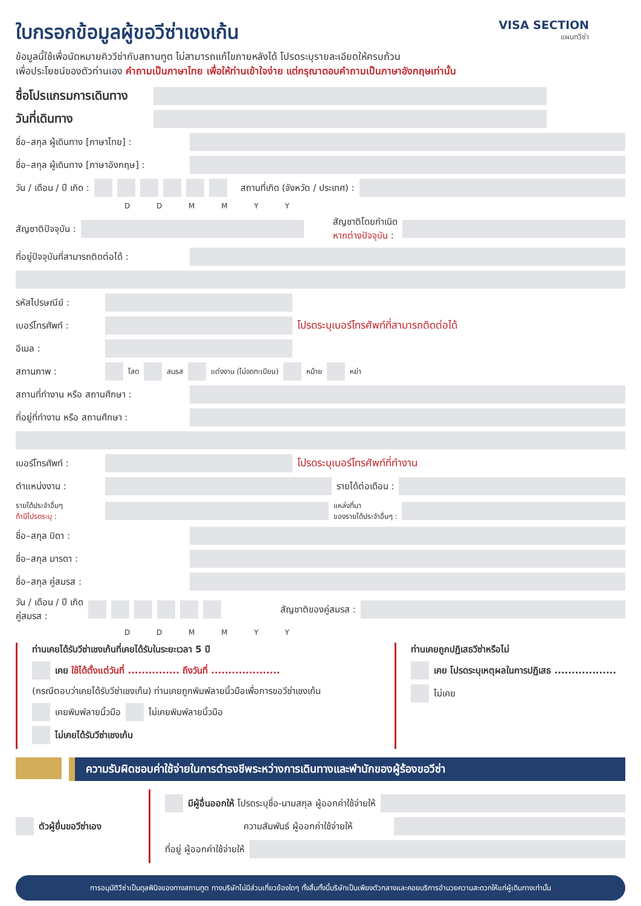ใบกรอกข้อมูลผู้ขอวีซ่าเชงเก้น
VISA SECTION
แผนกวีซ่า
ข้อมูลนี้ใช้เพื่อนัดหมายคิววีซ่ากับสถานทูต ไม่สามารถแก้ไขภายหลังได้ โปรดระบุรายละเอียดให้ครบถ้วน
เพื่อประโยชน์ของตัวท่านเอง คำถามเป็นภาษาไทย เพื่อให้ท่านเข้าใจง่าย แต่กรุณาตอบคำถามเป็นภาษาอังกฤษเท่านั้น
ชื่อโปรแกรมการเดินทาง
วันที่เดินทาง
ชื่อ–สกุล ผู้เดินทาง [ภาษาไทย] :
ชื่อ–สกุล ผู้เดินทาง [ภาษาอังกฤษ] :
วัน / เดือน / ปี เกิด : สถานที่เกิด (จังหวัด / ประเทศ) :
D D M M Y Y
สัญชาติปัจจุบัน : สัญชาติโดยกำเนิด
หากต่างปัจจุบัน :
ที่อยู่ปัจจุบันที่สามารถติดต่อได้ :
รหัสไปรษณีย์ :
เบอร์โทรศัพท์ : โปรดระบุเบอร์โทรศัพท์ที่สามารถติดต่อได้
อีเมล :
สถานภาพ : โสด สมรส แต่งงาน (ไม่จดทะเบียน) หม้าย หย่า
สถานที่ทำงาน หรือ สถานศึกษา :
ที่อยู่ที่ทำงาน หรือ สถานศึกษา :
เบอร์โทรศัพท์ : โปรดระบุเบอร์โทรศัพท์ที่ทำงาน
ตำแหน่งงาน : รายได้ต่อเดือน :
รายได้ประจำอื่นๆ
ถ้ามีโปรดระบุ : แหล่งที่มา
ของรายได้ประจำอื่นๆ :
ชื่อ–สกุล บิดา :
ชื่อ–สกุล มารดา :
ชื่อ–สกุล คู่สมรส :
วัน / เดือน / ปี เกิด
คู่สมรส : สัญชาติของคู่สมรส :
D D M M Y Y
ท่านเคยได้รับวีซ่าเชงเก้นที่เคยได้รับในระยะเวลา 5 ปี
เคย ใช้ได้ตั้งแต่วันที่ ............... ถึงวันที่ ....................
(กรณีตอบว่าเคยได้รับวีซ่าเชงเก้น) ท่านเคยถูกพิมพ์ลายนิ้วมือเพื่อการขอวีซ่าเชงเก้น
เคยพิมพ์ลายนิ้วมือ ไม่เคยพิมพ์ลายนิ้วมือ
ไม่เคยได้รับวีซ่าเชงเก้น
ท่านเคยถูกปฏิเสธวีซ่าหรือไม่
เคย โปรดระบุเหตุผลในการปฏิเสธ ..................
ไม่เคย
ความรับผิดชอบค่าใช้จ่ายในการดำรงชีพระหว่างการเดินทางและพำนักของผู้ร้องขอวีซ่า
ตัวผู้ยื่นขอวีซ่าเอง มีผู้อื่นออกให้ โปรดระบุชื่อ-นามสกุล ผู้ออกค่าใช้จ่ายให้
ความสัมพันธ์ ผู้ออกค่าใช้จ่ายให้
ที่อยู่ ผู้ออกค่าใช้จ่ายให้
การอนุมัติวีซ่าเป็นดุลพินิจของทางสถานทูต ทางบริษัทไม่มีส่วนเกี่ยวข้องใดๆ ทั้งสิ้นทั้งนี้บริษัทเป็นเพียงตัวกลางและคอยบริการอำนวยความสะดวกให้แก่ผู้เดินทางเท่านั้น